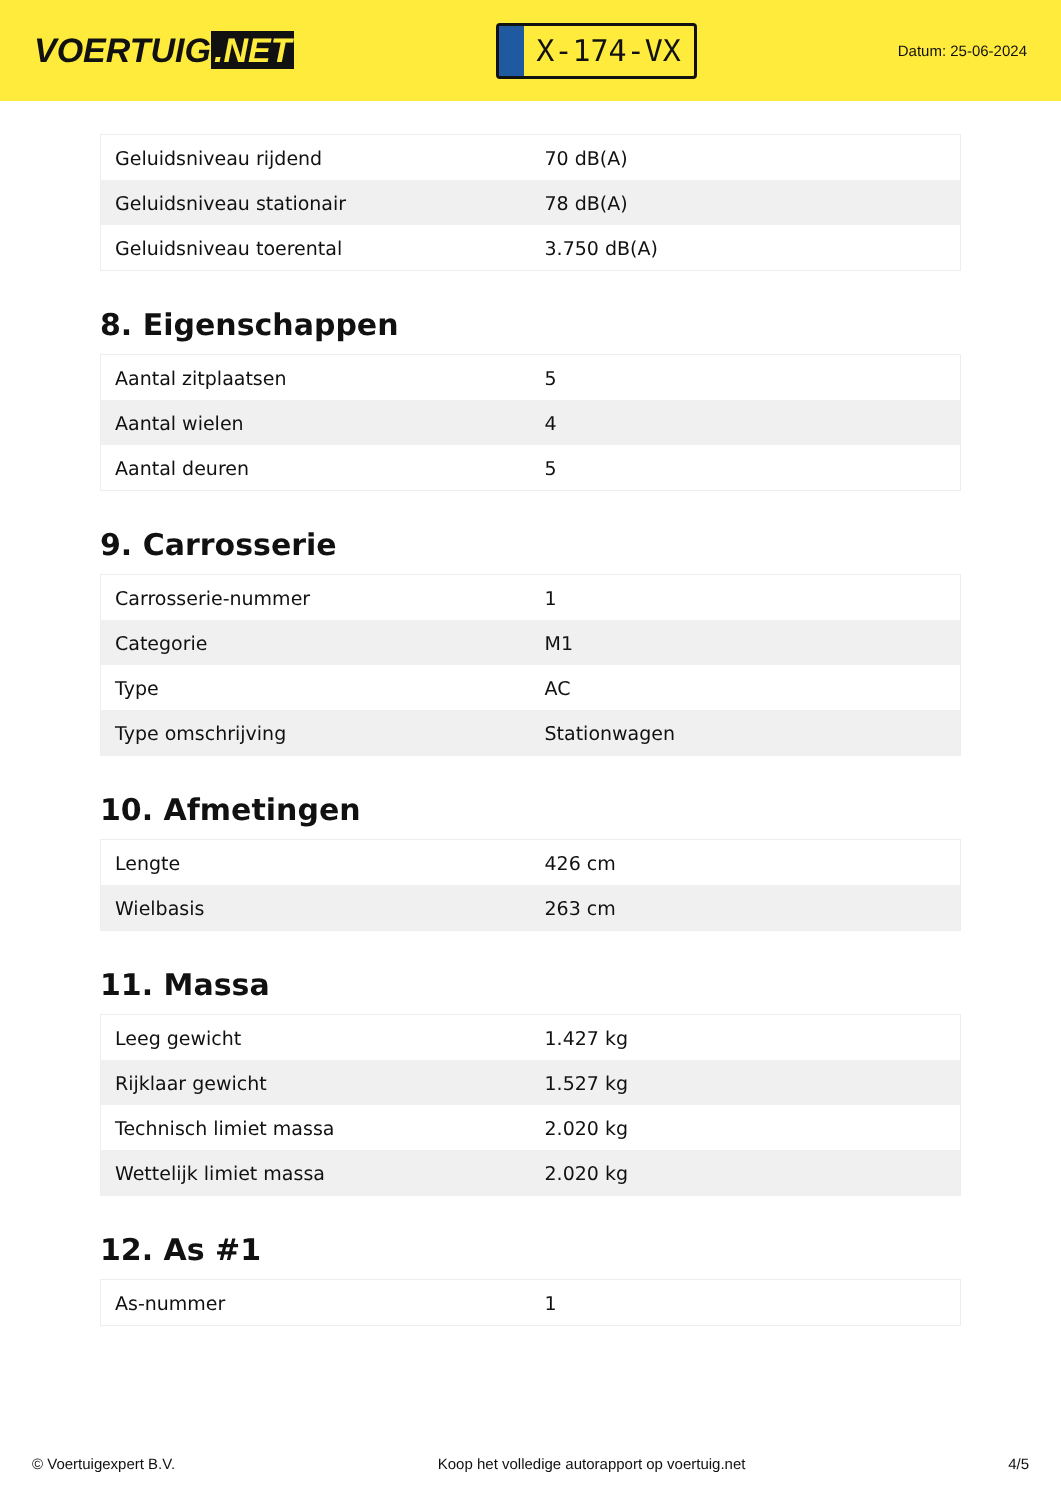VOERTUIG.NET
X-174-VX
Datum: 25-06-2024
| Geluidsniveau rijdend | 70 dB(A) |
| Geluidsniveau stationair | 78 dB(A) |
| Geluidsniveau toerental | 3.750 dB(A) |
8. Eigenschappen
| Aantal zitplaatsen | 5 |
| Aantal wielen | 4 |
| Aantal deuren | 5 |
9. Carrosserie
| Carrosserie-nummer | 1 |
| Categorie | M1 |
| Type | AC |
| Type omschrijving | Stationwagen |
10. Afmetingen
| Lengte | 426 cm |
| Wielbasis | 263 cm |
11. Massa
| Leeg gewicht | 1.427 kg |
| Rijklaar gewicht | 1.527 kg |
| Technisch limiet massa | 2.020 kg |
| Wettelijk limiet massa | 2.020 kg |
12. As #1
| As-nummer | 1 |
© Voertuigexpert B.V. Koop het volledige autorapport op voertuig.net 4/5